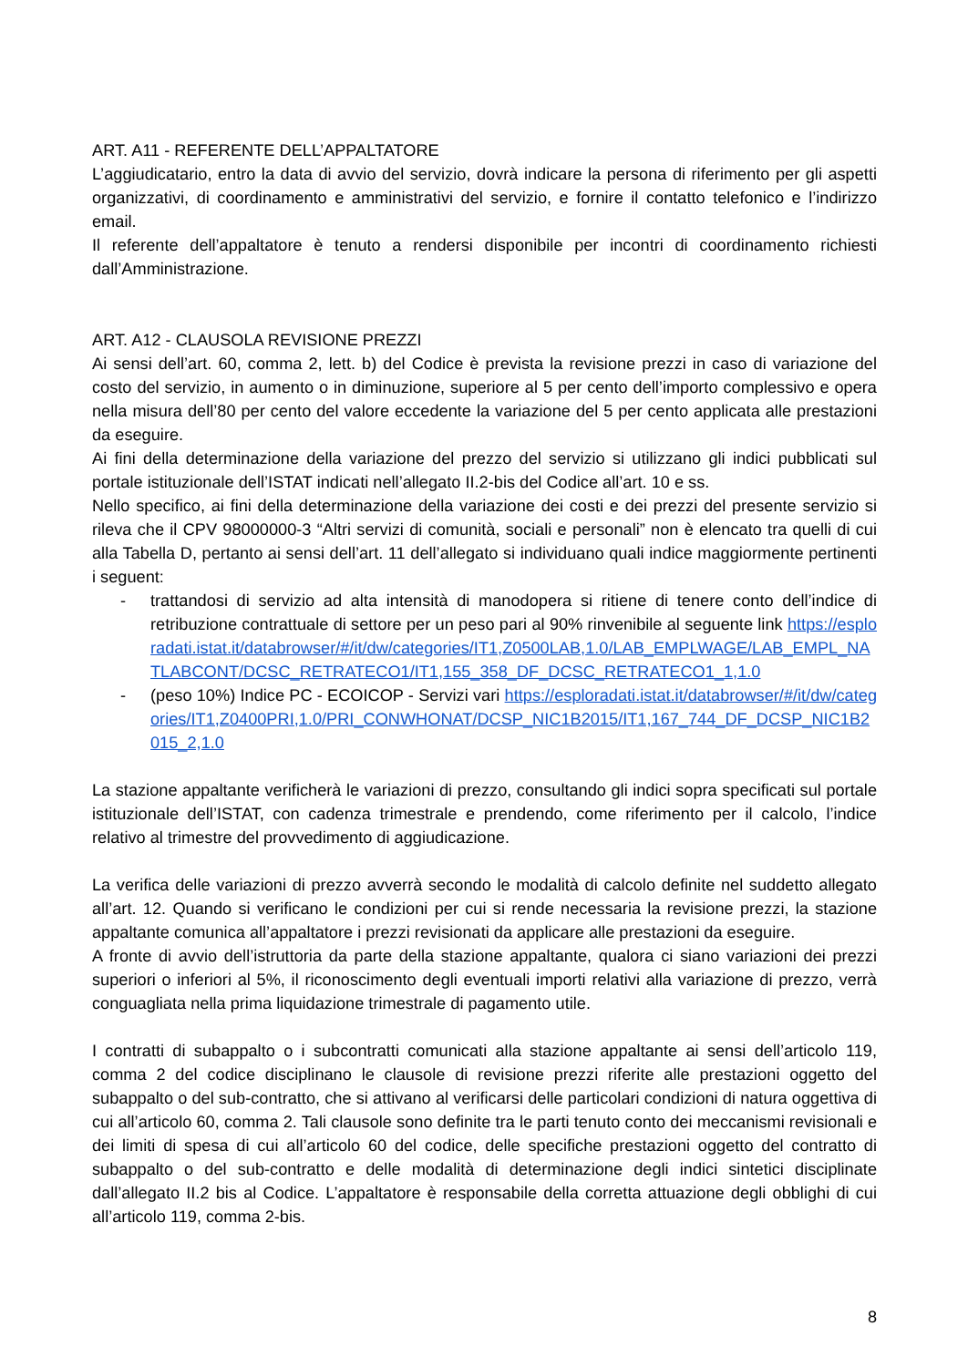ART. A11 - REFERENTE DELL’APPALTATORE
L’aggiudicatario, entro la data di avvio del servizio, dovrà indicare la persona di riferimento per gli aspetti organizzativi, di coordinamento e amministrativi del servizio, e fornire il contatto telefonico e l’indirizzo email.
Il referente dell’appaltatore è tenuto a rendersi disponibile per incontri di coordinamento richiesti dall’Amministrazione.
ART. A12 - CLAUSOLA REVISIONE PREZZI
Ai sensi dell’art. 60, comma 2, lett. b) del Codice è prevista la revisione prezzi in caso di variazione del costo del servizio, in aumento o in diminuzione, superiore al 5 per cento dell’importo complessivo e opera nella misura dell’80 per cento del valore eccedente la variazione del 5 per cento applicata alle prestazioni da eseguire.
Ai fini della determinazione della variazione del prezzo del servizio si utilizzano gli indici pubblicati sul portale istituzionale dell’ISTAT indicati nell’allegato II.2-bis del Codice all’art. 10 e ss.
Nello specifico, ai fini della determinazione della variazione dei costi e dei prezzi del presente servizio si rileva che il CPV 98000000-3 “Altri servizi di comunità, sociali e personali” non è elencato tra quelli di cui alla Tabella D, pertanto ai sensi dell’art. 11 dell’allegato si individuano quali indice maggiormente pertinenti i seguent:
- trattandosi di servizio ad alta intensità di manodopera si ritiene di tenere conto dell’indice di retribuzione contrattuale di settore per un peso pari al 90% rinvenibile al seguente link https://esploradati.istat.it/databrowser/#/it/dw/categories/IT1,Z0500LAB,1.0/LAB_EMPLWAGE/LAB_EMPL_NATLABCONT/DCSC_RETRATECO1/IT1,155_358_DF_DCSC_RETRATECO1_1,1.0
- (peso 10%) Indice PC - ECOICOP - Servizi vari https://esploradati.istat.it/databrowser/#/it/dw/categories/IT1,Z0400PRI,1.0/PRI_CONWHONAT/DCSP_NIC1B2015/IT1,167_744_DF_DCSP_NIC1B2015_2,1.0
La stazione appaltante verificherà le variazioni di prezzo, consultando gli indici sopra specificati sul portale istituzionale dell’ISTAT, con cadenza trimestrale e prendendo, come riferimento per il calcolo, l’indice relativo al trimestre del provvedimento di aggiudicazione.
La verifica delle variazioni di prezzo avverrà secondo le modalità di calcolo definite nel suddetto allegato all’art. 12. Quando si verificano le condizioni per cui si rende necessaria la revisione prezzi, la stazione appaltante comunica all’appaltatore i prezzi revisionati da applicare alle prestazioni da eseguire.
A fronte di avvio dell’istruttoria da parte della stazione appaltante, qualora ci siano variazioni dei prezzi superiori o inferiori al 5%, il riconoscimento degli eventuali importi relativi alla variazione di prezzo, verrà conguagliata nella prima liquidazione trimestrale di pagamento utile.
I contratti di subappalto o i subcontratti comunicati alla stazione appaltante ai sensi dell’articolo 119, comma 2 del codice disciplinano le clausole di revisione prezzi riferite alle prestazioni oggetto del subappalto o del sub-contratto, che si attivano al verificarsi delle particolari condizioni di natura oggettiva di cui all’articolo 60, comma 2. Tali clausole sono definite tra le parti tenuto conto dei meccanismi revisionali e dei limiti di spesa di cui all’articolo 60 del codice, delle specifiche prestazioni oggetto del contratto di subappalto o del sub-contratto e delle modalità di determinazione degli indici sintetici disciplinate dall’allegato II.2 bis al Codice. L’appaltatore è responsabile della corretta attuazione degli obblighi di cui all’articolo 119, comma 2-bis.
8